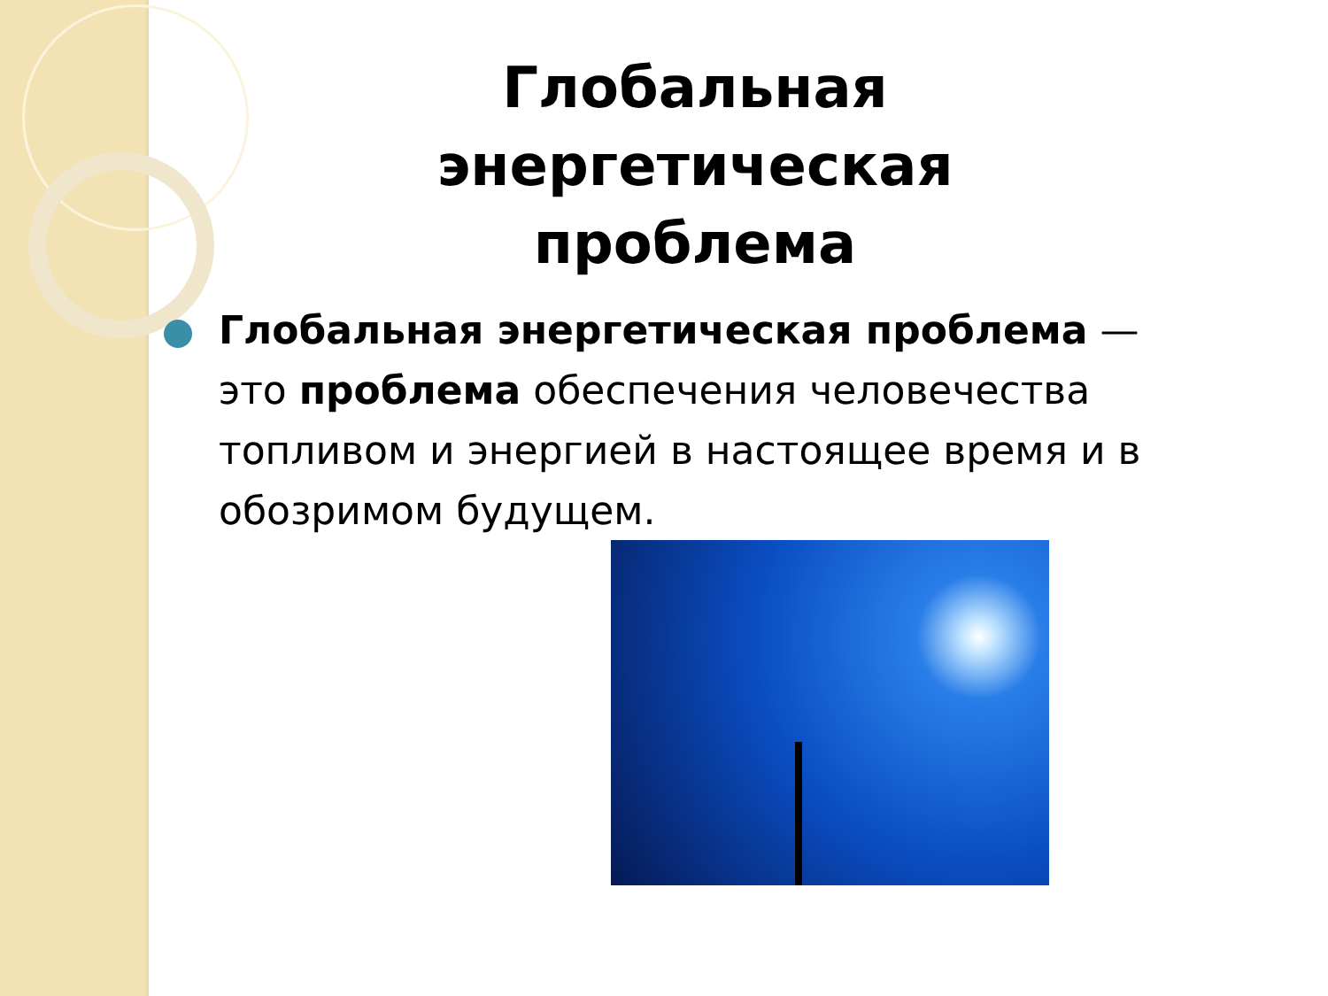Глобальная энергетическая проблема
Глобальная энергетическая проблема — это проблема обеспечения человечества топливом и энергией в настоящее время и в обозримом будущем.